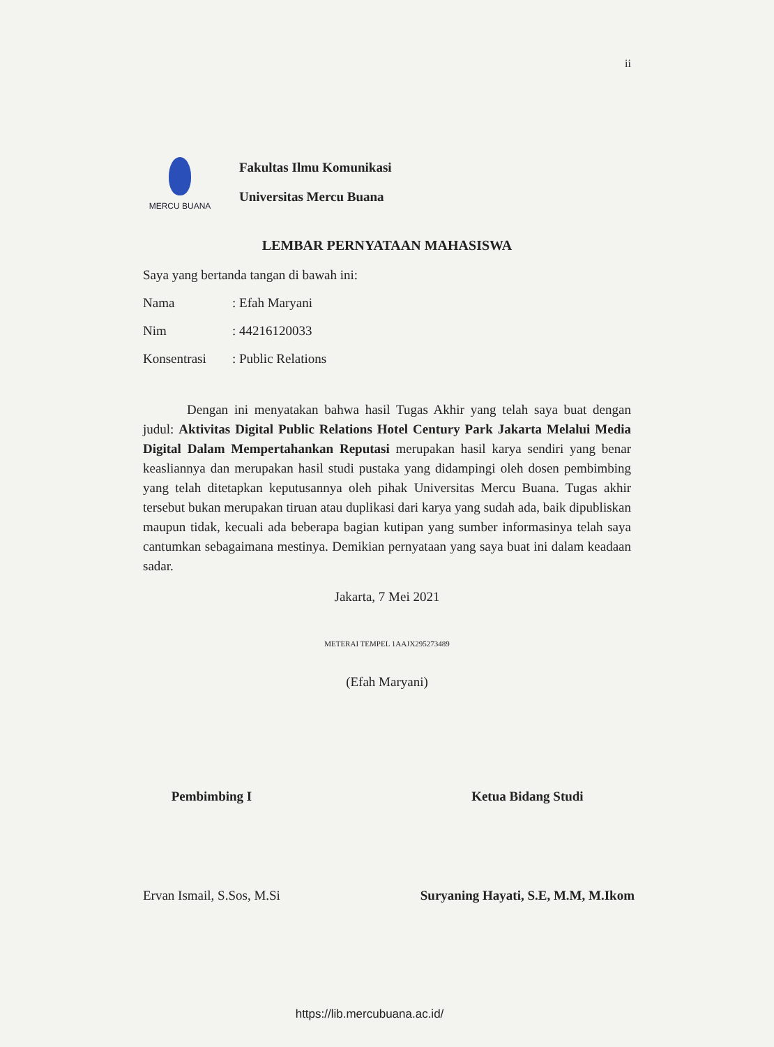ii
MERCU BUANA
Fakultas Ilmu Komunikasi
Universitas Mercu Buana
LEMBAR PERNYATAAN MAHASISWA
Saya yang bertanda tangan di bawah ini:
Nama: Efah Maryani
Nim: 44216120033
Konsentrasi: Public Relations
Dengan ini menyatakan bahwa hasil Tugas Akhir yang telah saya buat dengan judul: Aktivitas Digital Public Relations Hotel Century Park Jakarta Melalui Media Digital Dalam Mempertahankan Reputasi merupakan hasil karya sendiri yang benar keasliannya dan merupakan hasil studi pustaka yang didampingi oleh dosen pembimbing yang telah ditetapkan keputusannya oleh pihak Universitas Mercu Buana. Tugas akhir tersebut bukan merupakan tiruan atau duplikasi dari karya yang sudah ada, baik dipubliskan maupun tidak, kecuali ada beberapa bagian kutipan yang sumber informasinya telah saya cantumkan sebagaimana mestinya. Demikian pernyataan yang saya buat ini dalam keadaan sadar.
Jakarta, 7 Mei 2021
METERAI TEMPEL 1AAJX295273489
(Efah Maryani)
Pembimbing I
Ervan Ismail, S.Sos, M.Si
Ketua Bidang Studi
Suryaning Hayati, S.E, M.M, M.Ikom
https://lib.mercubuana.ac.id/